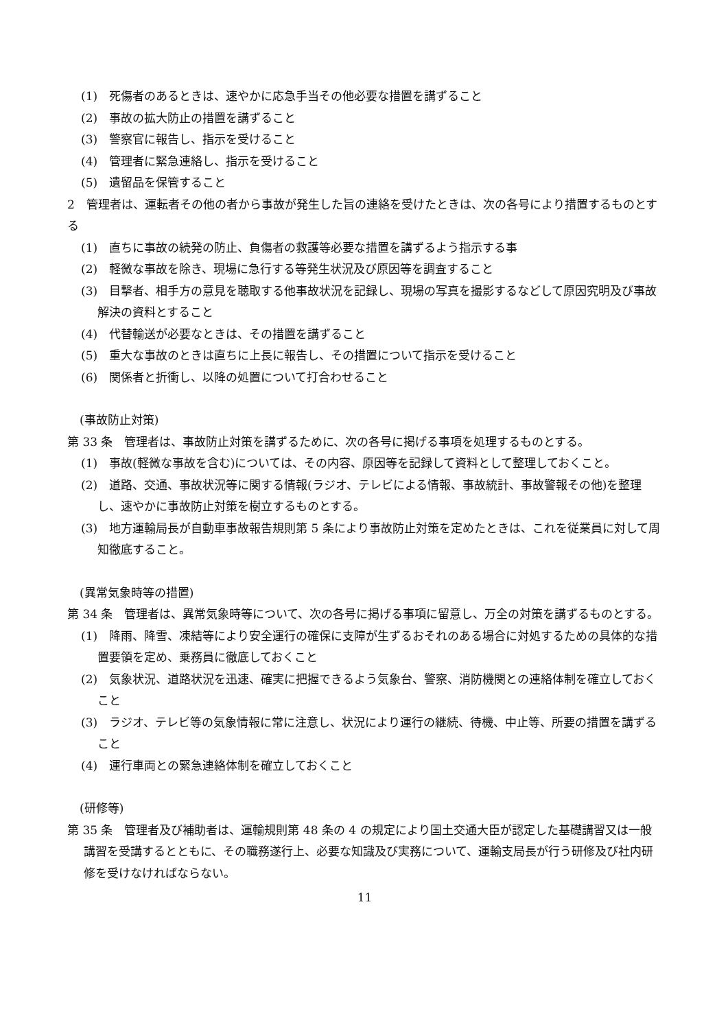(1)　死傷者のあるときは、速やかに応急手当その他必要な措置を講ずること
(2)　事故の拡大防止の措置を講ずること
(3)　警察官に報告し、指示を受けること
(4)　管理者に緊急連絡し、指示を受けること
(5)　遺留品を保管すること
2　管理者は、運転者その他の者から事故が発生した旨の連絡を受けたときは、次の各号により措置するものとする
(1)　直ちに事故の続発の防止、負傷者の救護等必要な措置を講ずるよう指示する事
(2)　軽微な事故を除き、現場に急行する等発生状況及び原因等を調査すること
(3)　目撃者、相手方の意見を聴取する他事故状況を記録し、現場の写真を撮影するなどして原因究明及び事故解決の資料とすること
(4)　代替輸送が必要なときは、その措置を講ずること
(5)　重大な事故のときは直ちに上長に報告し、その措置について指示を受けること
(6)　関係者と折衝し、以降の処置について打合わせること
(事故防止対策)
第 33 条　管理者は、事故防止対策を講ずるために、次の各号に掲げる事項を処理するものとする。
(1)　事故(軽微な事故を含む)については、その内容、原因等を記録して資料として整理しておくこと。
(2)　道路、交通、事故状況等に関する情報(ラジオ、テレビによる情報、事故統計、事故警報その他)を整理し、速やかに事故防止対策を樹立するものとする。
(3)　地方運輸局長が自動車事故報告規則第 5 条により事故防止対策を定めたときは、これを従業員に対して周知徹底すること。
(異常気象時等の措置)
第 34 条　管理者は、異常気象時等について、次の各号に掲げる事項に留意し、万全の対策を講ずるものとする。
(1)　降雨、降雪、凍結等により安全運行の確保に支障が生ずるおそれのある場合に対処するための具体的な措置要領を定め、乗務員に徹底しておくこと
(2)　気象状況、道路状況を迅速、確実に把握できるよう気象台、警察、消防機関との連絡体制を確立しておくこと
(3)　ラジオ、テレビ等の気象情報に常に注意し、状況により運行の継続、待機、中止等、所要の措置を講ずること
(4)　運行車両との緊急連絡体制を確立しておくこと
(研修等)
第 35 条　管理者及び補助者は、運輸規則第 48 条の 4 の規定により国土交通大臣が認定した基礎講習又は一般講習を受講するとともに、その職務遂行上、必要な知識及び実務について、運輸支局長が行う研修及び社内研修を受けなければならない。
11